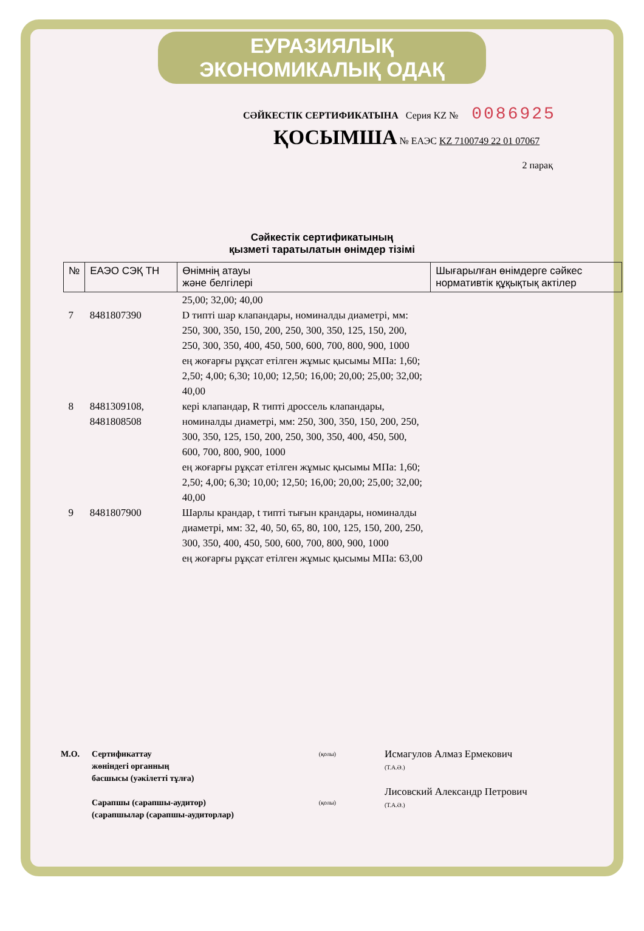ЕУРАЗИЯЛЫҚ ЭКОНОМИКАЛЫҚ ОДАҚ
СӘЙКЕСТІК СЕРТИФИКАТЫНА Серия KZ № 0086925
ҚОСЫМША № ЕАЭС KZ 7100749 22 01 07067
2 парақ
Сәйкестік сертификатының
қызметі таратылатын өнімдер тізімі
| № | ЕАЭО СЭҚ ТН | Өнімнің атауы және белгілері | Шығарылған өнімдерге сәйкес нормативтік құқықтық актілер |
| --- | --- | --- | --- |
| | | 25,00; 32,00; 40,00 | |
| 7 | 8481807390 | D типті шар клапандары, номиналды диаметрі, мм: 250, 300, 350, 150, 200, 250, 300, 350, 125, 150, 200, 250, 300, 350, 400, 450, 500, 600, 700, 800, 900, 1000 ең жоғарғы рұқсат етілген жұмыс қысымы МПа: 1,60; 2,50; 4,00; 6,30; 10,00; 12,50; 16,00; 20,00; 25,00; 32,00; 40,00 | |
| 8 | 8481309108, 8481808508 | кері клапандар, R типті дроссель клапандары, номиналды диаметрі, мм: 250, 300, 350, 150, 200, 250, 300, 350, 125, 150, 200, 250, 300, 350, 400, 450, 500, 600, 700, 800, 900, 1000 ең жоғарғы рұқсат етілген жұмыс қысымы МПа: 1,60; 2,50; 4,00; 6,30; 10,00; 12,50; 16,00; 20,00; 25,00; 32,00; 40,00 | |
| 9 | 8481807900 | Шарлы крандар, t типті тығын крандары, номиналды диаметрі, мм: 32, 40, 50, 65, 80, 100, 125, 150, 200, 250, 300, 350, 400, 450, 500, 600, 700, 800, 900, 1000 ең жоғарғы рұқсат етілген жұмыс қысымы МПа: 63,00 | |
М.О. Сертификаттау
жөніндегі органның
басшысы (уәкілетті тұлға)
Сарапшы (сарапшы-аудитор)
(сарапшылар (сарапшы-аудиторлар)
(қолы)
(қолы)
Исмагулов Алмаз Ермекович
(Т.А.Ә.)
Лисовский Александр Петрович
(Т.А.Ә.)